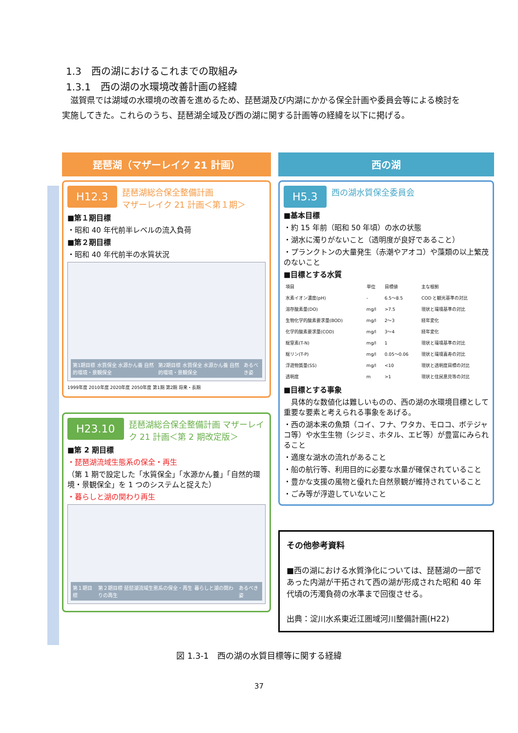1.3　西の湖におけるこれまでの取組み
1.3.1　西の湖の水環境改善計画の経緯
　滋賀県では湖域の水環境の改善を進めるため、琵琶湖及び内湖にかかる保全計画や委員会等による検討を実施してきた。これらのうち、琵琶湖全域及び西の湖に関する計画等の経緯を以下に掲げる。
琵琶湖（マザーレイク 21 計画）
H12.3 琵琶湖総合保全整備計画
マザーレイク 21 計画＜第１期＞
■第１期目標
・昭和 40 年代前半レベルの流入負荷
■第２期目標
・昭和 40 年代前半の水質状況
第1期目標 水質保全 水源かん養 自然的環境・景観保全
第2期目標 水質保全 水源かん養 自然的環境・景観保全
あるべき姿
1999年度 2010年度 2020年度 2050年度 第1期 第2期 将来・長期
H23.10 琵琶湖総合保全整備計画 マザーレイク 21 計画＜第 2 期改定版＞
■第 2 期目標
・琵琶湖流域生態系の保全・再生
（第 1 期で設定した「水質保全」「水源かん養」「自然的環境・景観保全」を 1 つのシステムと捉えた）
・暮らしと湖の関わり再生
第１期目標
第２期目標 琵琶湖流域生態系の保全・再生 暮らしと湖の関わりの再生
あるべき姿
西の湖
H5.3 西の湖水質保全委員会
■基本目標
・約 15 年前（昭和 50 年頃）の水の状態
・湖水に濁りがないこと（透明度が良好であること）
・プランクトンの大量発生（赤潮やアオコ）や藻類の以上繁茂のないこと
■目標とする水質
| 項目 | 単位 | 目標値 | 主な根拠 |
| --- | --- | --- | --- |
| 水素イオン濃度(pH) | - | 6.5～8.5 | COD と観光基準の対比 |
| 溶存酸素量(DO) | mg/l | >7.5 | 現状と環境基準の対比 |
| 生物化学的酸素要求量(BOD) | mg/l | 2～3 | 経年変化 |
| 化学的酸素要求量(COD) | mg/l | 3～4 | 経年変化 |
| 総窒素(T-N) | mg/l | 1 | 現状と環境基準の対比 |
| 総リン(T-P) | mg/l | 0.05～0.06 | 現状と環境喜寿の対比 |
| 浮遊物質量(SS) | mg/l | <10 | 現状と透明度目標の対比 |
| 透明度 | m | >1 | 現状と住民意見等の対比 |
■目標とする事象
　具体的な数値化は難しいものの、西の湖の水環境目標として重要な要素と考えられる事象をあげる。
・西の湖本来の魚類（コイ、フナ、ワタカ、モロコ、ボテジャコ等）や水生生物（シジミ、ホタル、エビ等）が豊富にみられること
・適度な湖水の流れがあること
・船の航行等、利用目的に必要な水量が確保されていること
・豊かな支援の風物と優れた自然景観が維持されていること
・ごみ等が浮遊していないこと
その他参考資料
■西の湖における水質浄化については、琵琶湖の一部であった内湖が干拓されて西の湖が形成された昭和 40 年代頃の汚濁負荷の水準まで回復させる。
出典：淀川水系東近江圏域河川整備計画(H22)
図 1.3-1　西の湖の水質目標等に関する経緯
37